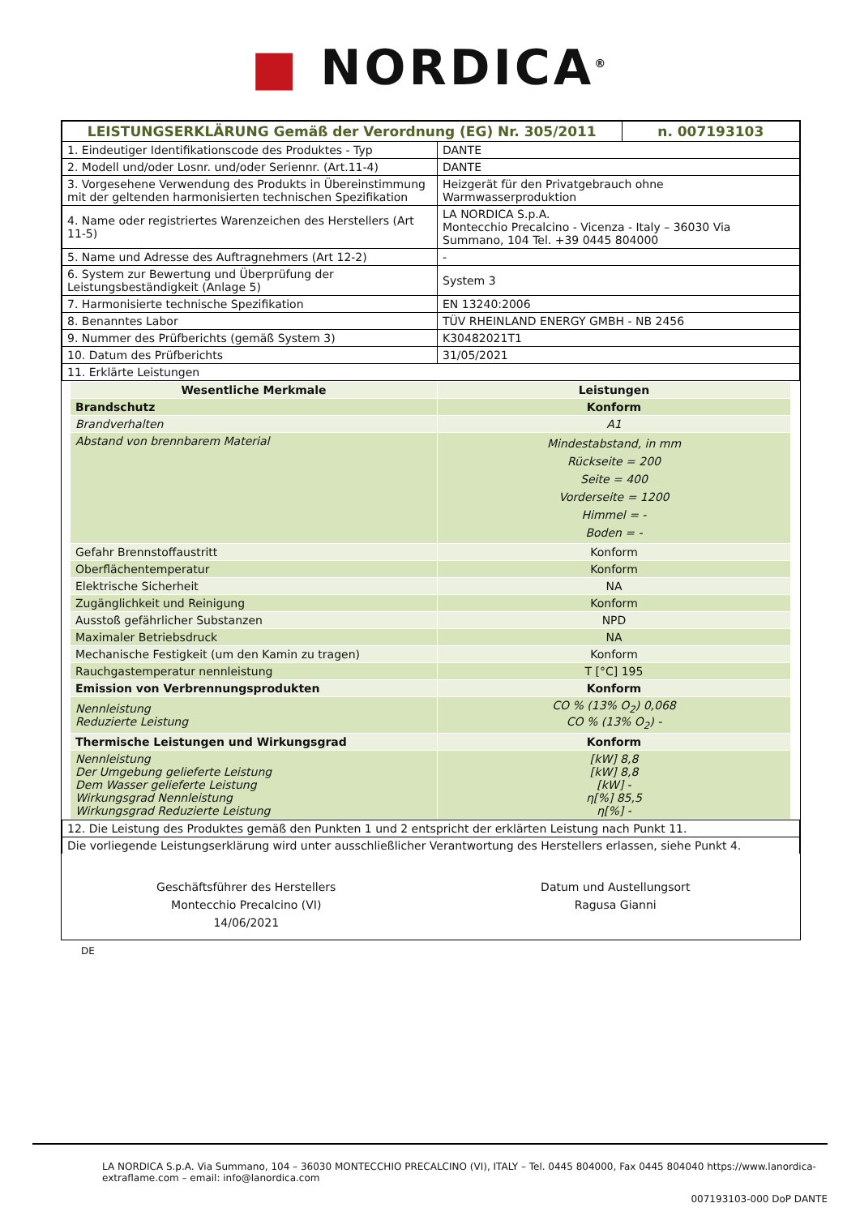■ NORDICA<sup>®</sup>
| LEISTUNGSERKLÄRUNG Gemäß der Verordnung (EG) Nr. 305/2011 | | n. 007193103 |
| 1. Eindeutiger Identifikationscode des Produktes - Typ | DANTE | |
| 2. Modell und/oder Losnr. und/oder Seriennr. (Art.11-4) | DANTE | |
| 3. Vorgesehene Verwendung des Produkts in Übereinstimmung mit der geltenden harmonisierten technischen Spezifikation | Heizgerät für den Privatgebrauch ohne Warmwasserproduktion | |
| 4. Name oder registriertes Warenzeichen des Herstellers (Art 11-5) | LA NORDICA S.p.A. Montecchio Precalcino - Vicenza - Italy – 36030 Via Summano, 104 Tel. +39 0445 804000 | |
| 5. Name und Adresse des Auftragnehmers (Art 12-2) | - | |
| 6. System zur Bewertung und Überprüfung der Leistungsbeständigkeit (Anlage 5) | System 3 | |
| 7. Harmonisierte technische Spezifikation | EN 13240:2006 | |
| 8. Benanntes Labor | TÜV RHEINLAND ENERGY GMBH - NB 2456 | |
| 9. Nummer des Prüfberichts (gemäß System 3) | K30482021T1 | |
| 10. Datum des Prüfberichts | 31/05/2021 | |
| 11. Erklärte Leistungen | | |
| Wesentliche Merkmale | Leistungen |
| Brandschutz | Konform |
| Brandverhalten | A1 |
| Abstand von brennbarem Material | Mindestabstand, in mm Rückseite = 200 Seite = 400 Vorderseite = 1200 Himmel = - Boden = - |
| Gefahr Brennstoffaustritt | Konform |
| Oberflächentemperatur | Konform |
| Elektrische Sicherheit | NA |
| Zugänglichkeit und Reinigung | Konform |
| Ausstoß gefährlicher Substanzen | NPD |
| Maximaler Betriebsdruck | NA |
| Mechanische Festigkeit (um den Kamin zu tragen) | Konform |
| Rauchgastemperatur nennleistung | T [°C] 195 |
| Emission von Verbrennungsprodukten | Konform |
| Nennleistung Reduzierte Leistung | CO % (13% O<sub>2</sub>) 0,068 CO % (13% O<sub>2</sub>) - |
| Thermische Leistungen und Wirkungsgrad | Konform |
| Nennleistung Der Umgebung gelieferte Leistung Dem Wasser gelieferte Leistung Wirkungsgrad Nennleistung Wirkungsgrad Reduzierte Leistung | [kW] 8,8 [kW] 8,8 [kW] - η[%] 85,5 η[%] - |
| 12. Die Leistung des Produktes gemäß den Punkten 1 und 2 entspricht der erklärten Leistung nach Punkt 11. |
| Die vorliegende Leistungserklärung wird unter ausschließlicher Verantwortung des Herstellers erlassen, siehe Punkt 4. |
Geschäftsführer des Herstellers
Montecchio Precalcino (VI)
14/06/2021
Datum und Austellungsort
Ragusa Gianni
DE
LA NORDICA S.p.A. Via Summano, 104 – 36030 MONTECCHIO PRECALCINO (VI), ITALY – Tel. 0445 804000, Fax 0445 804040 https://www.lanordica-extraflame.com – email: info@lanordica.com
007193103-000 DoP DANTE